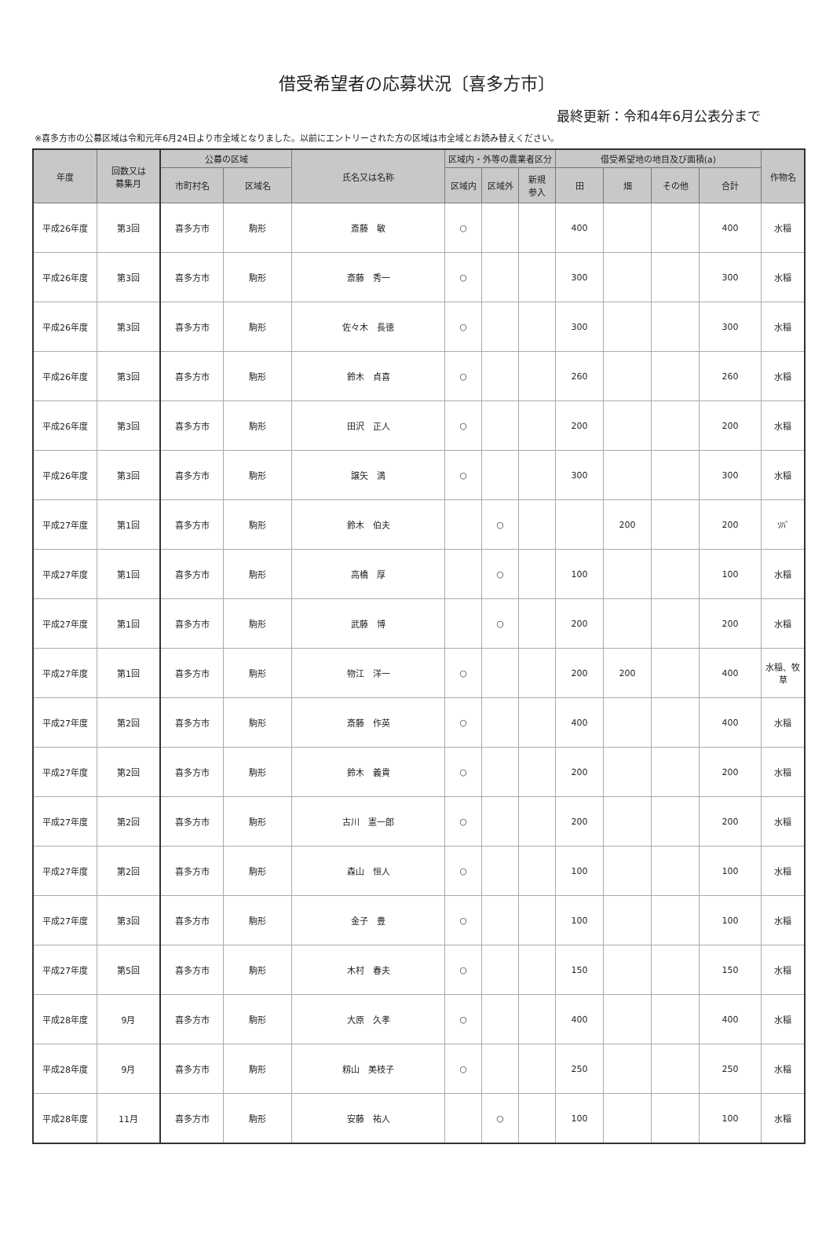借受希望者の応募状況〔喜多方市〕
最終更新：令和4年6月公表分まで
※喜多方市の公募区域は令和元年6月24日より市全域となりました。以前にエントリーされた方の区域は市全域とお読み替えください。
| 年度 | 回数又は 募集月 | 公募の区域 | | 氏名又は名称 | 区域内・外等の農業者区分 | | | 借受希望地の地目及び面積(a) | | | | 作物名 |
| --- | --- | --- | --- | --- | --- | --- | --- | --- | --- | --- | --- | --- |
| | | 市町村名 | 区域名 | | 区域内 | 区域外 | 新規 参入 | 田 | 畑 | その他 | 合計 | |
| 平成26年度 | 第3回 | 喜多方市 | 駒形 | 斎藤 敏 | ○ | | | 400 | | | 400 | 水稲 |
| 平成26年度 | 第3回 | 喜多方市 | 駒形 | 斎藤 秀一 | ○ | | | 300 | | | 300 | 水稲 |
| 平成26年度 | 第3回 | 喜多方市 | 駒形 | 佐々木 長徳 | ○ | | | 300 | | | 300 | 水稲 |
| 平成26年度 | 第3回 | 喜多方市 | 駒形 | 鈴木 貞喜 | ○ | | | 260 | | | 260 | 水稲 |
| 平成26年度 | 第3回 | 喜多方市 | 駒形 | 田沢 正人 | ○ | | | 200 | | | 200 | 水稲 |
| 平成26年度 | 第3回 | 喜多方市 | 駒形 | 譲矢 満 | ○ | | | 300 | | | 300 | 水稲 |
| 平成27年度 | 第1回 | 喜多方市 | 駒形 | 鈴木 伯夫 | | ○ | | | 200 | | 200 | ｿﾊﾞ |
| 平成27年度 | 第1回 | 喜多方市 | 駒形 | 高橋 厚 | | ○ | | 100 | | | 100 | 水稲 |
| 平成27年度 | 第1回 | 喜多方市 | 駒形 | 武藤 博 | | ○ | | 200 | | | 200 | 水稲 |
| 平成27年度 | 第1回 | 喜多方市 | 駒形 | 物江 洋一 | ○ | | | 200 | 200 | | 400 | 水稲、牧 草 |
| 平成27年度 | 第2回 | 喜多方市 | 駒形 | 斎藤 作英 | ○ | | | 400 | | | 400 | 水稲 |
| 平成27年度 | 第2回 | 喜多方市 | 駒形 | 鈴木 義貴 | ○ | | | 200 | | | 200 | 水稲 |
| 平成27年度 | 第2回 | 喜多方市 | 駒形 | 古川 憲一郎 | ○ | | | 200 | | | 200 | 水稲 |
| 平成27年度 | 第2回 | 喜多方市 | 駒形 | 森山 恒人 | ○ | | | 100 | | | 100 | 水稲 |
| 平成27年度 | 第3回 | 喜多方市 | 駒形 | 金子 豊 | ○ | | | 100 | | | 100 | 水稲 |
| 平成27年度 | 第5回 | 喜多方市 | 駒形 | 木村 春夫 | ○ | | | 150 | | | 150 | 水稲 |
| 平成28年度 | 9月 | 喜多方市 | 駒形 | 大原 久孝 | ○ | | | 400 | | | 400 | 水稲 |
| 平成28年度 | 9月 | 喜多方市 | 駒形 | 籾山 美枝子 | ○ | | | 250 | | | 250 | 水稲 |
| 平成28年度 | 11月 | 喜多方市 | 駒形 | 安藤 祐人 | | ○ | | 100 | | | 100 | 水稲 |